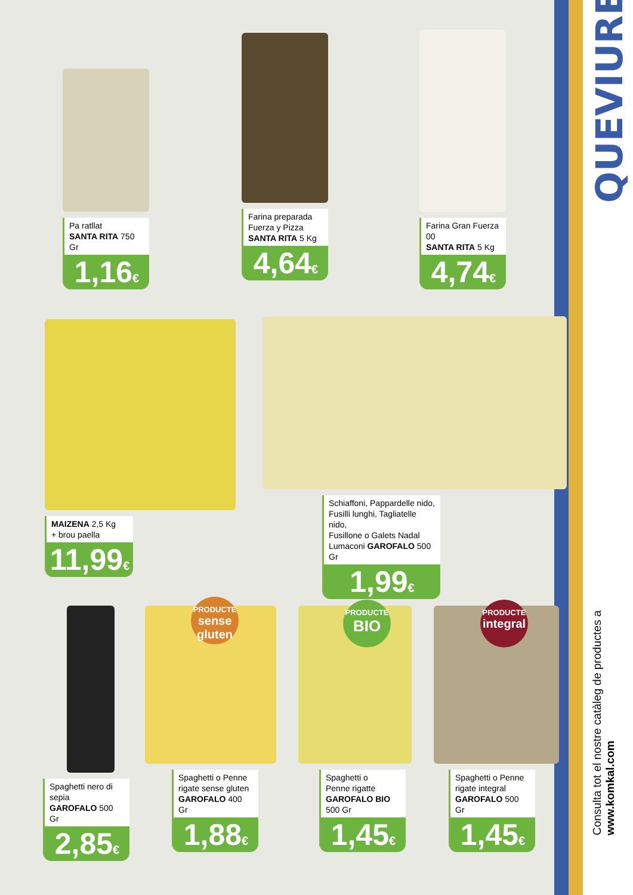QUEVIURES
Consulta tot el nostre catàleg de productes a www.komkal.com
Pa ratllat
SANTA RITA 750 Gr
1,16€
Farina preparada
Fuerza y Pizza
SANTA RITA 5 Kg
4,64€
Farina Gran Fuerza 00
SANTA RITA 5 Kg
4,74€
MAIZENA 2,5 Kg
+ brou paella
11,99€
Schiaffoni, Pappardelle nido,
Fusilli lunghi, Tagliatelle nido,
Fusillone o Galets Nadal
Lumaconi GAROFALO 500 Gr
1,99€
Spaghetti nero di sepia
GAROFALO 500 Gr
2,85€
Spaghetti o Penne
rigate sense gluten
GAROFALO 400 Gr
1,88€
Spaghetti o
Penne rigatte
GAROFALO BIO 500 Gr
1,45€
Spaghetti o Penne
rigate integral
GAROFALO 500 Gr
1,45€
PRODUCTE
sense gluten
PRODUCTE
BIO
PRODUCTE
integral